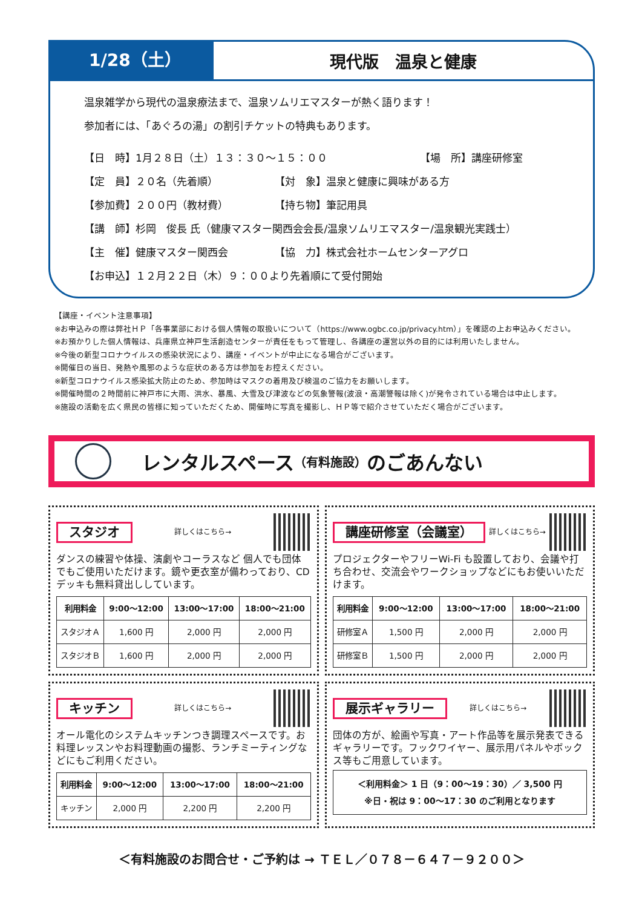1/28（土）
現代版　温泉と健康
温泉雑学から現代の温泉療法まで、温泉ソムリエマスターが熱く語ります！
参加者には、「あぐろの湯」の割引チケットの特典もあります。
【日　時】1月２８日（土）１３：３０～１５：００ 【場　所】講座研修室
【定　員】２０名（先着順） 【対　象】温泉と健康に興味がある方
【参加費】２００円（教材費） 【持ち物】筆記用具
【講　師】杉岡　俊長 氏（健康マスター関西会会長/温泉ソムリエマスター/温泉観光実践士）
【主　催】健康マスター関西会 【協　力】株式会社ホームセンターアグロ
【お申込】１２月２２日（木）９：００より先着順にて受付開始
【講座・イベント注意事項】
※お申込みの際は弊社ＨＰ「各事業部における個人情報の取扱いについて（https://www.ogbc.co.jp/privacy.htm）」を確認の上お申込みください。
※お預かりした個人情報は、兵庫県立神戸生活創造センターが責任をもって管理し、各講座の運営以外の目的には利用いたしません。
※今後の新型コロナウイルスの感染状況により、講座・イベントが中止になる場合がございます。
※開催日の当日、発熱や風邪のような症状のある方は参加をお控えください。
※新型コロナウイルス感染拡大防止のため、参加時はマスクの着用及び検温のご協力をお願いします。
※開催時間の２時間前に神戸市に大雨、洪水、暴風、大雪及び津波などの気象警報(波浪・高潮警報は除く)が発令されている場合は中止します。
※施設の活動を広く県民の皆様に知っていただくため、開催時に写真を撮影し、ＨＰ等で紹介させていただく場合がございます。
レンタルスペース （有料施設） のごあんない
スタジオ 詳しくはこちら→
ダンスの練習や体操、演劇やコーラスなど 個人でも団体でもご使用いただけます。鏡や更衣室が備わっており、CD デッキも無料貸出ししています。
| 利用料金 | 9:00～12:00 | 13:00～17:00 | 18:00～21:00 |
| --- | --- | --- | --- |
| スタジオＡ | 1,600 円 | 2,000 円 | 2,000 円 |
| スタジオＢ | 1,600 円 | 2,000 円 | 2,000 円 |
講座研修室（会議室） 詳しくはこちら→
プロジェクターやフリーWi-Fi も設置しており、会議や打ち合わせ、交流会やワークショップなどにもお使いいただけます。
| 利用料金 | 9:00～12:00 | 13:00～17:00 | 18:00～21:00 |
| --- | --- | --- | --- |
| 研修室Ａ | 1,500 円 | 2,000 円 | 2,000 円 |
| 研修室Ｂ | 1,500 円 | 2,000 円 | 2,000 円 |
キッチン 詳しくはこちら→
オール電化のシステムキッチンつき調理スペースです。お料理レッスンやお料理動画の撮影、ランチミーティングなどにもご利用ください。
| 利用料金 | 9:00～12:00 | 13:00～17:00 | 18:00～21:00 |
| --- | --- | --- | --- |
| キッチン | 2,000 円 | 2,200 円 | 2,200 円 |
展示ギャラリー 詳しくはこちら→
団体の方が、絵画や写真・アート作品等を展示発表できるギャラリーです。フックワイヤー、展示用パネルやボックス等もご用意しています。
＜利用料金＞ 1 日（9：00～19：30）／ 3,500 円
※日・祝は 9：00～17：30 のご利用となります
＜有料施設のお問合せ・ご予約は → ＴＥＬ／０７８－６４７－９２００＞